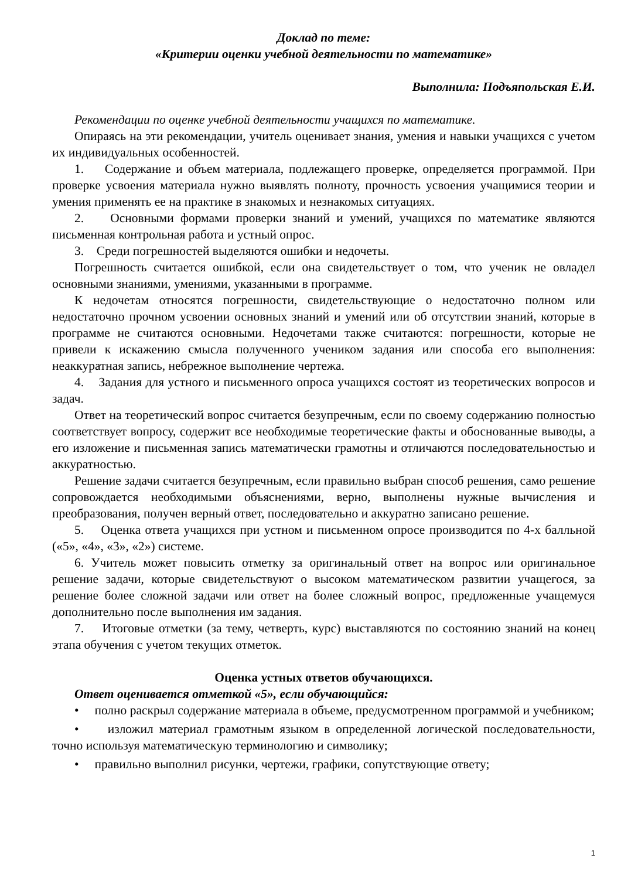Доклад по теме:
«Критерии оценки учебной деятельности по математике»
Выполнила: Подъяпольская Е.И.
Рекомендации по оценке учебной деятельности учащихся по математике.
Опираясь на эти рекомендации, учитель оценивает знания, умения и навыки учащихся с учетом их индивидуальных особенностей.
1. Содержание и объем материала, подлежащего проверке, определяется программой. При проверке усвоения материала нужно выявлять полноту, прочность усвоения учащимися теории и умения применять ее на практике в знакомых и незнакомых ситуациях.
2. Основными формами проверки знаний и умений, учащихся по математике являются письменная контрольная работа и устный опрос.
3. Среди погрешностей выделяются ошибки и недочеты.
Погрешность считается ошибкой, если она свидетельствует о том, что ученик не овладел основными знаниями, умениями, указанными в программе.
К недочетам относятся погрешности, свидетельствующие о недостаточно полном или недостаточно прочном усвоении основных знаний и умений или об отсутствии знаний, которые в программе не считаются основными. Недочетами также считаются: погрешности, которые не привели к искажению смысла полученного учеником задания или способа его выполнения: неаккуратная запись, небрежное выполнение чертежа.
4. Задания для устного и письменного опроса учащихся состоят из теоретических вопросов и задач.
Ответ на теоретический вопрос считается безупречным, если по своему содержанию полностью соответствует вопросу, содержит все необходимые теоретические факты и обоснованные выводы, а его изложение и письменная запись математически грамотны и отличаются последовательностью и аккуратностью.
Решение задачи считается безупречным, если правильно выбран способ решения, само решение сопровождается необходимыми объяснениями, верно, выполнены нужные вычисления и преобразования, получен верный ответ, последовательно и аккуратно записано решение.
5. Оценка ответа учащихся при устном и письменном опросе производится по 4-х балльной («5», «4», «3», «2») системе.
6. Учитель может повысить отметку за оригинальный ответ на вопрос или оригинальное решение задачи, которые свидетельствуют о высоком математическом развитии учащегося, за решение более сложной задачи или ответ на более сложный вопрос, предложенные учащемуся дополнительно после выполнения им задания.
7. Итоговые отметки (за тему, четверть, курс) выставляются по состоянию знаний на конец этапа обучения с учетом текущих отметок.
Оценка устных ответов обучающихся.
Ответ оценивается отметкой «5», если обучающийся:
• полно раскрыл содержание материала в объеме, предусмотренном программой и учебником;
• изложил материал грамотным языком в определенной логической последовательности, точно используя математическую терминологию и символику;
• правильно выполнил рисунки, чертежи, графики, сопутствующие ответу;
1